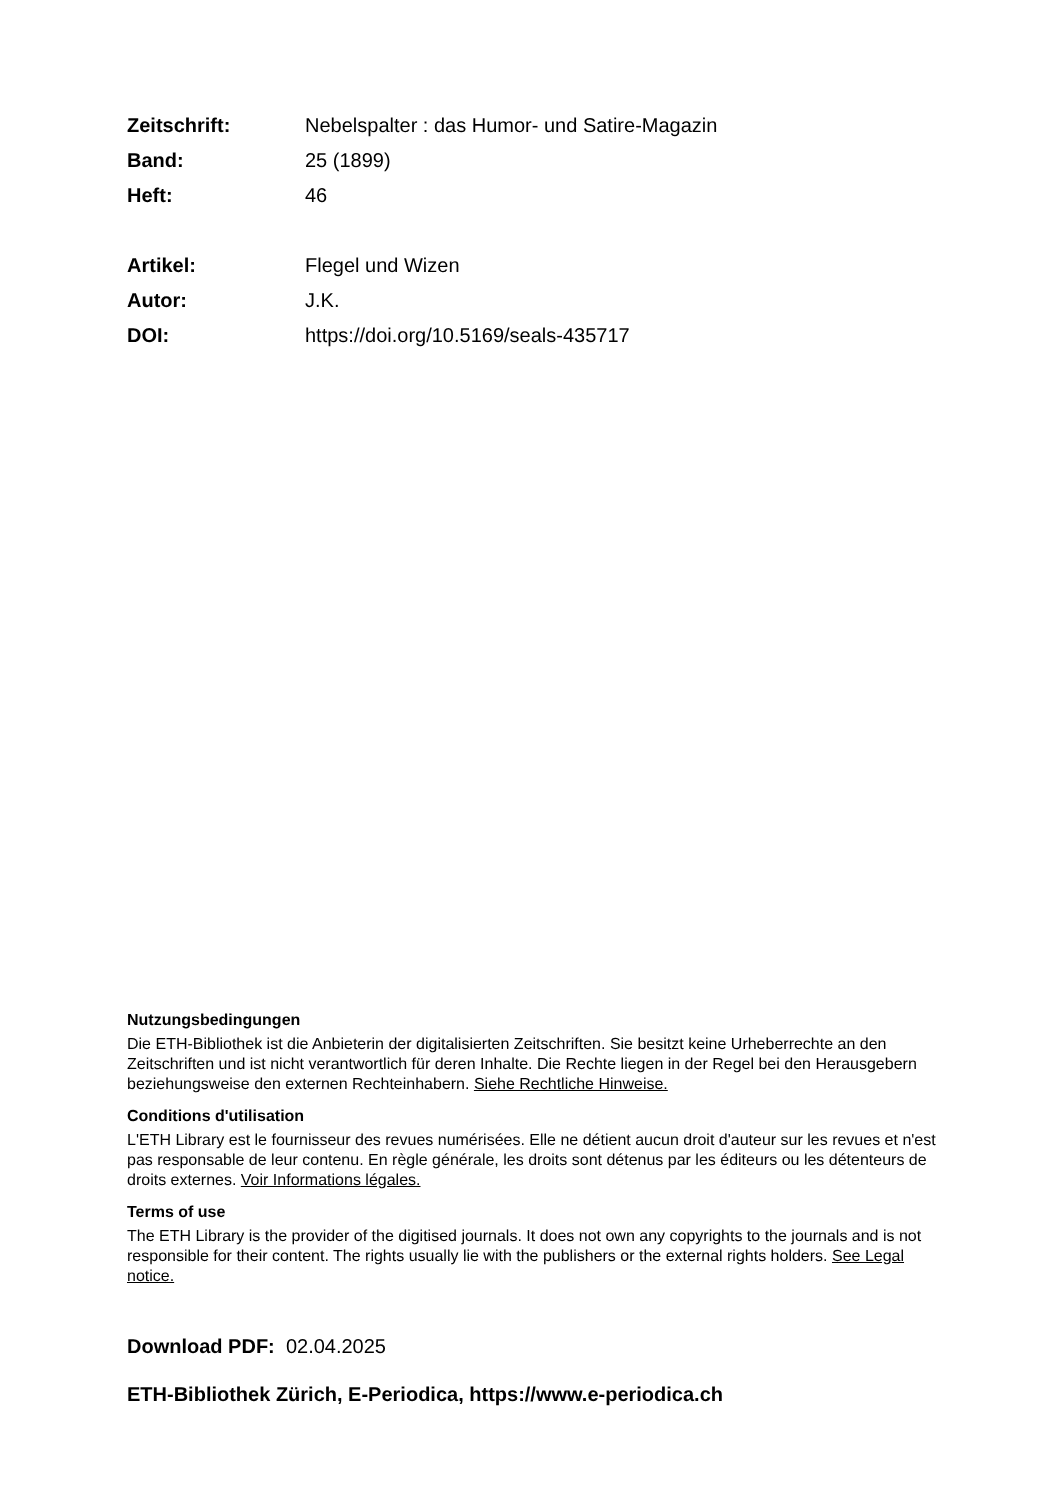Zeitschrift: Nebelspalter : das Humor- und Satire-Magazin
Band: 25 (1899)
Heft: 46
Artikel: Flegel und Wizen
Autor: J.K.
DOI: https://doi.org/10.5169/seals-435717
Nutzungsbedingungen
Die ETH-Bibliothek ist die Anbieterin der digitalisierten Zeitschriften. Sie besitzt keine Urheberrechte an den Zeitschriften und ist nicht verantwortlich für deren Inhalte. Die Rechte liegen in der Regel bei den Herausgebern beziehungsweise den externen Rechteinhabern. Siehe Rechtliche Hinweise.
Conditions d'utilisation
L'ETH Library est le fournisseur des revues numérisées. Elle ne détient aucun droit d'auteur sur les revues et n'est pas responsable de leur contenu. En règle générale, les droits sont détenus par les éditeurs ou les détenteurs de droits externes. Voir Informations légales.
Terms of use
The ETH Library is the provider of the digitised journals. It does not own any copyrights to the journals and is not responsible for their content. The rights usually lie with the publishers or the external rights holders. See Legal notice.
Download PDF: 02.04.2025
ETH-Bibliothek Zürich, E-Periodica, https://www.e-periodica.ch